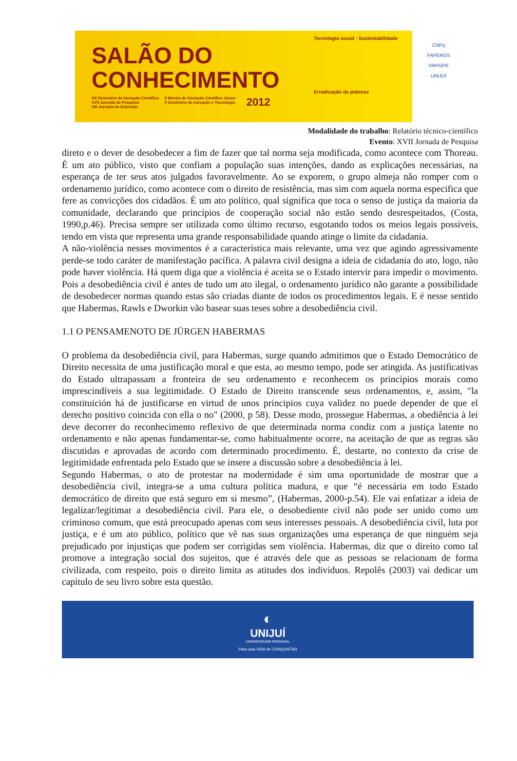SALÃO DO
CONHECIMENTO
XX Seminário de Iniciação Científica
XVII Jornada de Pesquisa
XIII Jornada de Extensão
II Mostra de Iniciação Científica Júnior
II Seminário de Inovação e Tecnologia
2012
Tecnologia social · Sustentabilidade
Erradicação da pobreza
CNPq
FAPERGS
VRPGPE
UNIJUÍ
Modalidade do trabalho: Relatório técnico-científico
Evento: XVII Jornada de Pesquisa
direto e o dever de desobedecer a fim de fazer que tal norma seja modificada, como acontece com Thoreau. É um ato público, visto que confiam a população suas intenções, dando as explicações necessárias, na esperança de ter seus atos julgados favoravelmente. Ao se exporem, o grupo almeja não romper com o ordenamento jurídico, como acontece com o direito de resistência, mas sim com aquela norma especifica que fere as convicções dos cidadãos. É um ato político, qual significa que toca o senso de justiça da maioria da comunidade, declarando que princípios de cooperação social não estão sendo desrespeitados, (Costa, 1990,p.46). Precisa sempre ser utilizada como último recurso, esgotando todos os meios legais possíveis, tendo em vista que representa uma grande responsabilidade quando atinge o limite da cidadania.
A não-violência nesses movimentos é a característica mais relevante, uma vez que agindo agressivamente perde-se todo caráter de manifestação pacífica. A palavra civil designa a ideia de cidadania do ato, logo, não pode haver violência. Há quem diga que a violência é aceita se o Estado intervir para impedir o movimento. Pois a desobediência civil é antes de tudo um ato ilegal, o ordenamento jurídico não garante a possibilidade de desobedecer normas quando estas são criadas diante de todos os procedimentos legais. E é nesse sentido que Habermas, Rawls e Dworkin vão basear suas teses sobre a desobediência civil.
1.1 O PENSAMENOTO DE JÜRGEN HABERMAS
O problema da desobediência civil, para Habermas, surge quando admitimos que o Estado Democrático de Direito necessita de uma justificação moral e que esta, ao mesmo tempo, pode ser atingida. As justificativas do Estado ultrapassam a fronteira de seu ordenamento e reconhecem os princípios morais como imprescindíveis a sua legitimidade. O Estado de Direito transcende seus ordenamentos, e, assim, "la constituición há de justificarse en virtud de unos principios cuya validez no puede depender de que el derecho positivo coincida con ella o no" (2000, p 58). Desse modo, prossegue Habermas, a obediência à lei deve decorrer do reconhecimento reflexivo de que determinada norma condiz com a justiça latente no ordenamento e não apenas fundamentar-se, como habitualmente ocorre, na aceitação de que as regras são discutidas e aprovadas de acordo com determinado procedimento. É, destarte, no contexto da crise de legitimidade enfrentada pelo Estado que se insere a discussão sobre a desobediência à lei.
Segundo Habermas, o ato de protestar na modernidade é sim uma oportunidade de mostrar que a desobediência civil, integra-se a uma cultura política madura, e que “é necessária em todo Estado democrático de direito que está seguro em si mesmo”, (Habermas, 2000-p.54). Ele vai enfatizar a ideia de legalizar/legitimar a desobediência civil. Para ele, o desobediente civil não pode ser unido como um criminoso comum, que está preocupado apenas com seus interesses pessoais. A desobediência civil, luta por justiça, e é um ato público, político que vê nas suas organizações uma esperança de que ninguém seja prejudicado por injustiças que podem ser corrigidas sem violência. Habermas, diz que o direito como tal promove a integração social dos sujeitos, que é através dele que as pessoas se relacionam de forma civilizada, com respeito, pois o direito limita as atitudes dos indivíduos. Repolês (2003) vai dedicar um capítulo de seu livro sobre esta questão.
◐
UNIJUÍ
UNIVERSIDADE REGIONAL
Para uma VIDA de CONQUISTAS